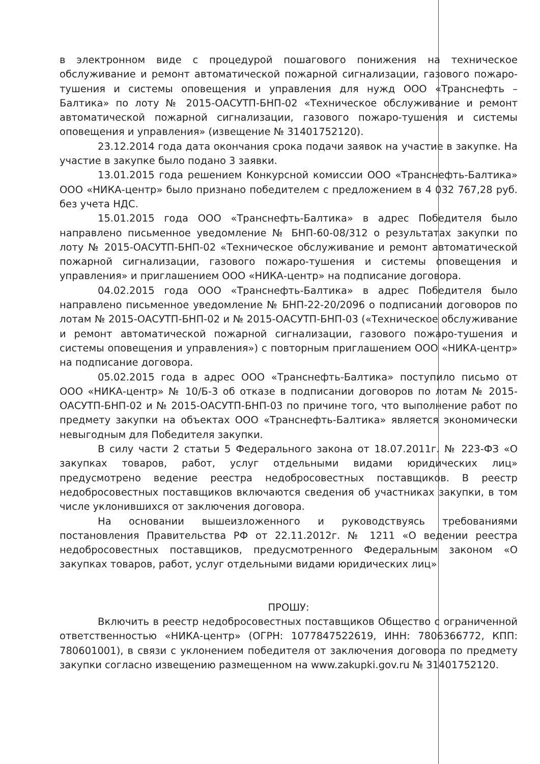в электронном виде с процедурой пошагового понижения на техническое обслуживание и ремонт автоматической пожарной сигнализации, газового пожаро-тушения и системы оповещения и управления для нужд ООО «Транснефть – Балтика» по лоту № 2015-ОАСУТП-БНП-02 «Техническое обслуживание и ремонт автоматической пожарной сигнализации, газового пожаро-тушения и системы оповещения и управления» (извещение № 31401752120).
23.12.2014 года дата окончания срока подачи заявок на участие в закупке. На участие в закупке было подано 3 заявки.
13.01.2015 года решением Конкурсной комиссии ООО «Транснефть-Балтика» ООО «НИКА-центр» было признано победителем с предложением в 4 032 767,28 руб. без учета НДС.
15.01.2015 года ООО «Транснефть-Балтика» в адрес Победителя было направлено письменное уведомление № БНП-60-08/312 о результатах закупки по лоту № 2015-ОАСУТП-БНП-02 «Техническое обслуживание и ремонт автоматической пожарной сигнализации, газового пожаро-тушения и системы оповещения и управления» и приглашением ООО «НИКА-центр» на подписание договора.
04.02.2015 года ООО «Транснефть-Балтика» в адрес Победителя было направлено письменное уведомление № БНП-22-20/2096 о подписании договоров по лотам № 2015-ОАСУТП-БНП-02 и № 2015-ОАСУТП-БНП-03 («Техническое обслуживание и ремонт автоматической пожарной сигнализации, газового пожаро-тушения и системы оповещения и управления») с повторным приглашением ООО «НИКА-центр» на подписание договора.
05.02.2015 года в адрес ООО «Транснефть-Балтика» поступило письмо от ООО «НИКА-центр» № 10/Б-3 об отказе в подписании договоров по лотам № 2015-ОАСУТП-БНП-02 и № 2015-ОАСУТП-БНП-03 по причине того, что выполнение работ по предмету закупки на объектах ООО «Транснефть-Балтика» является экономически невыгодным для Победителя закупки.
В силу части 2 статьи 5 Федерального закона от 18.07.2011г. № 223-ФЗ «О закупках товаров, работ, услуг отдельными видами юридических лиц» предусмотрено ведение реестра недобросовестных поставщиков. В реестр недобросовестных поставщиков включаются сведения об участниках закупки, в том числе уклонившихся от заключения договора.
На основании вышеизложенного и руководствуясь требованиями постановления Правительства РФ от 22.11.2012г. № 1211 «О ведении реестра недобросовестных поставщиков, предусмотренного Федеральным законом «О закупках товаров, работ, услуг отдельными видами юридических лиц»
ПРОШУ:
Включить в реестр недобросовестных поставщиков Общество с ограниченной ответственностью «НИКА-центр» (ОГРН: 1077847522619, ИНН: 7806366772, КПП: 780601001), в связи с уклонением победителя от заключения договора по предмету закупки согласно извещению размещенном на www.zakupki.gov.ru № 31401752120.